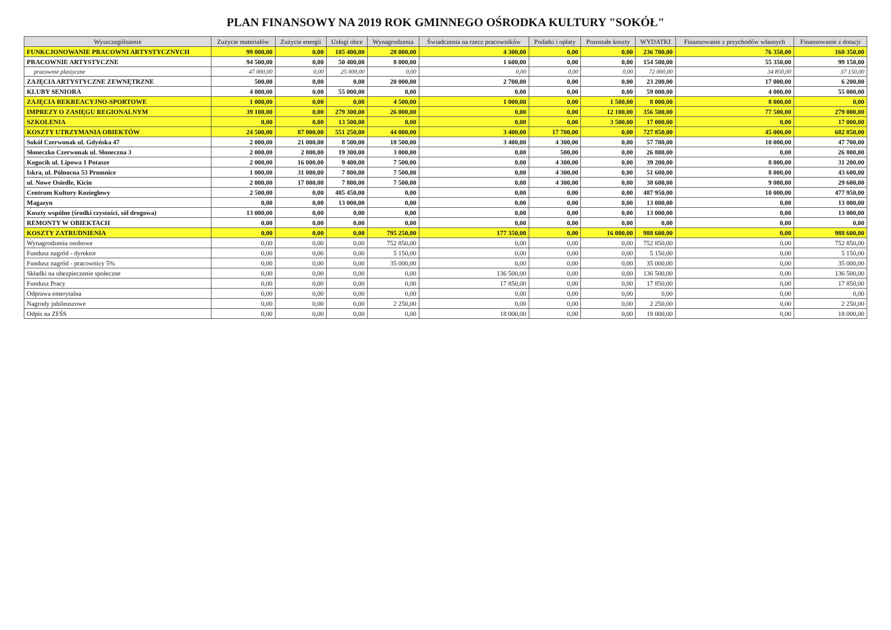PLAN FINANSOWY NA 2019 ROK GMINNEGO OŚRODKA KULTURY "SOKÓŁ"
| Wyszczególnienie | Zużycie materiałów | Zużycie energii | Usługi obce | Wynagrodzenia | Świadczenia na rzecz pracowników | Podatki i opłaty | Pozostałe koszty | WYDATKI | Finansowanie z przychodów własnych | Finansowanie z dotacji |
| --- | --- | --- | --- | --- | --- | --- | --- | --- | --- | --- |
| FUNKCJONOWANIE PRACOWNI ARTYSTYCZNYCH | 99 000,00 | 0,00 | 105 400,00 | 28 000,00 | 4 300,00 | 0,00 | 0,00 | 236 700,00 | 76 350,00 | 160 350,00 |
| PRACOWNIE ARTYSTYCZNE | 94 500,00 | 0,00 | 50 400,00 | 8 000,00 | 1 600,00 | 0,00 | 0,00 | 154 500,00 | 55 350,00 | 99 150,00 |
| pracownie plastyczne | 47 000,00 | 0,00 | 25 000,00 | 0,00 | 0,00 | 0,00 | 0,00 | 72 000,00 | 34 850,00 | 37 150,00 |
| ZAJĘCIA ARTYSTYCZNE ZEWNĘTRZNE | 500,00 | 0,00 | 0,00 | 20 000,00 | 2 700,00 | 0,00 | 0,00 | 23 200,00 | 17 000,00 | 6 200,00 |
| KLUBY SENIORA | 4 000,00 | 0,00 | 55 000,00 | 0,00 | 0,00 | 0,00 | 0,00 | 59 000,00 | 4 000,00 | 55 000,00 |
| ZAJĘCIA REKREACYJNO-SPORTOWE | 1 000,00 | 0,00 | 0,00 | 4 500,00 | 1 000,00 | 0,00 | 1 500,00 | 8 000,00 | 8 000,00 | 0,00 |
| IMPREZY O ZASIĘGU REGIONALNYM | 39 100,00 | 0,00 | 279 300,00 | 26 000,00 | 0,00 | 0,00 | 12 100,00 | 356 500,00 | 77 500,00 | 279 000,00 |
| SZKOLENIA | 0,00 | 0,00 | 13 500,00 | 0,00 | 0,00 | 0,00 | 3 500,00 | 17 000,00 | 0,00 | 17 000,00 |
| KOSZTY UTRZYMANIA OBIEKTÓW | 24 500,00 | 87 000,00 | 551 250,00 | 44 000,00 | 3 400,00 | 17 700,00 | 0,00 | 727 850,00 | 45 000,00 | 682 850,00 |
| Sokół Czerwonak ul. Gdyńska 47 | 2 000,00 | 21 000,00 | 8 500,00 | 18 500,00 | 3 400,00 | 4 300,00 | 0,00 | 57 700,00 | 10 000,00 | 47 700,00 |
| Słoneczko Czerwonak ul. Słoneczna 3 | 2 000,00 | 2 000,00 | 19 300,00 | 3 000,00 | 0,00 | 500,00 | 0,00 | 26 800,00 | 0,00 | 26 800,00 |
| Kogucik ul. Lipowa 1 Potasze | 2 000,00 | 16 000,00 | 9 400,00 | 7 500,00 | 0,00 | 4 300,00 | 0,00 | 39 200,00 | 8 000,00 | 31 200,00 |
| Iskra, ul. Północna 53 Promnice | 1 000,00 | 31 000,00 | 7 800,00 | 7 500,00 | 0,00 | 4 300,00 | 0,00 | 51 600,00 | 8 000,00 | 43 600,00 |
| ul. Nowe Osiedle, Kicin | 2 000,00 | 17 000,00 | 7 800,00 | 7 500,00 | 0,00 | 4 300,00 | 0,00 | 38 600,00 | 9 000,00 | 29 600,00 |
| Centrum Kultury Koziegłowy | 2 500,00 | 0,00 | 485 450,00 | 0,00 | 0,00 | 0,00 | 0,00 | 487 950,00 | 10 000,00 | 477 950,00 |
| Magazyn | 0,00 | 0,00 | 13 000,00 | 0,00 | 0,00 | 0,00 | 0,00 | 13 000,00 | 0,00 | 13 000,00 |
| Koszty wspólne (środki czystości, sól drogowa) | 13 000,00 | 0,00 | 0,00 | 0,00 | 0,00 | 0,00 | 0,00 | 13 000,00 | 0,00 | 13 000,00 |
| REMONTY W OBIEKTACH | 0,00 | 0,00 | 0,00 | 0,00 | 0,00 | 0,00 | 0,00 | 0,00 | 0,00 | 0,00 |
| KOSZTY ZATRUDNIENIA | 0,00 | 0,00 | 0,00 | 795 250,00 | 177 350,00 | 0,00 | 16 000,00 | 988 600,00 | 0,00 | 988 600,00 |
| Wynagrodzenia osobowe | 0,00 | 0,00 | 0,00 | 752 850,00 | 0,00 | 0,00 | 0,00 | 752 850,00 | 0,00 | 752 850,00 |
| Fundusz nagród - dyrektor | 0,00 | 0,00 | 0,00 | 5 150,00 | 0,00 | 0,00 | 0,00 | 5 150,00 | 0,00 | 5 150,00 |
| Fundusz nagród - pracownicy 5% | 0,00 | 0,00 | 0,00 | 35 000,00 | 0,00 | 0,00 | 0,00 | 35 000,00 | 0,00 | 35 000,00 |
| Składki na ubezpieczenie społeczne | 0,00 | 0,00 | 0,00 | 0,00 | 136 500,00 | 0,00 | 0,00 | 136 500,00 | 0,00 | 136 500,00 |
| Fundusz Pracy | 0,00 | 0,00 | 0,00 | 0,00 | 17 850,00 | 0,00 | 0,00 | 17 850,00 | 0,00 | 17 850,00 |
| Odprawa emerytalna | 0,00 | 0,00 | 0,00 | 0,00 | 0,00 | 0,00 | 0,00 | 0,00 | 0,00 | 0,00 |
| Nagrody jubileuszowe | 0,00 | 0,00 | 0,00 | 2 250,00 | 0,00 | 0,00 | 0,00 | 2 250,00 | 0,00 | 2 250,00 |
| Odpis na ZFŚS | 0,00 | 0,00 | 0,00 | 0,00 | 18 000,00 | 0,00 | 0,00 | 18 000,00 | 0,00 | 18 000,00 |